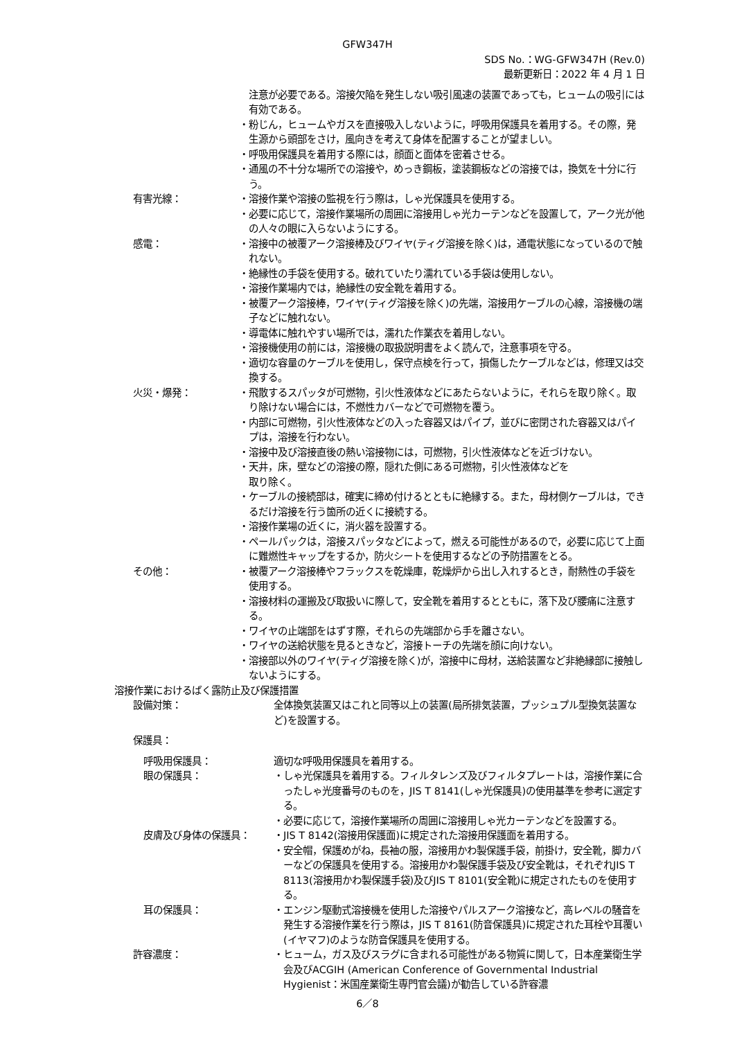GFW347H
SDS No.：WG-GFW347H (Rev.0)
最新更新日：2022 年 4 月 1 日
注意が必要である。溶接欠陥を発生しない吸引風速の装置であっても，ヒュームの吸引には有効である。
・粉じん，ヒュームやガスを直接吸入しないように，呼吸用保護具を着用する。その際，発生源から頭部をさけ，風向きを考えて身体を配置することが望ましい。
・呼吸用保護具を着用する際には，顔面と面体を密着させる。
・通風の不十分な場所での溶接や，めっき鋼板，塗装鋼板などの溶接では，換気を十分に行う。
有害光線： ・溶接作業や溶接の監視を行う際は，しゃ光保護具を使用する。
・必要に応じて，溶接作業場所の周囲に溶接用しゃ光カーテンなどを設置して，アーク光が他の人々の眼に入らないようにする。
感電： ・溶接中の被覆アーク溶接棒及びワイヤ(ティグ溶接を除く)は，通電状態になっているので触れない。
・絶縁性の手袋を使用する。破れていたり濡れている手袋は使用しない。
・溶接作業場内では，絶縁性の安全靴を着用する。
・被覆アーク溶接棒，ワイヤ(ティグ溶接を除く)の先端，溶接用ケーブルの心線，溶接機の端子などに触れない。
・導電体に触れやすい場所では，濡れた作業衣を着用しない。
・溶接機使用の前には，溶接機の取扱説明書をよく読んで，注意事項を守る。
・適切な容量のケーブルを使用し，保守点検を行って，損傷したケーブルなどは，修理又は交換する。
火災・爆発： ・飛散するスパッタが可燃物，引火性液体などにあたらないように，それらを取り除く。取り除けない場合には，不燃性カバーなどで可燃物を覆う。
・内部に可燃物，引火性液体などの入った容器又はパイプ，並びに密閉された容器又はパイプは，溶接を行わない。
・溶接中及び溶接直後の熱い溶接物には，可燃物，引火性液体などを近づけない。
・天井，床，壁などの溶接の際，隠れた側にある可燃物，引火性液体などを
取り除く。
・ケーブルの接続部は，確実に締め付けるとともに絶縁する。また，母材側ケーブルは，できるだけ溶接を行う箇所の近くに接続する。
・溶接作業場の近くに，消火器を設置する。
・ペールパックは，溶接スパッタなどによって，燃える可能性があるので，必要に応じて上面に難燃性キャップをするか，防火シートを使用するなどの予防措置をとる。
その他： ・被覆アーク溶接棒やフラックスを乾燥庫，乾燥炉から出し入れするとき，耐熱性の手袋を使用する。
・溶接材料の運搬及び取扱いに際して，安全靴を着用するとともに，落下及び腰痛に注意する。
・ワイヤの止端部をはずす際，それらの先端部から手を離さない。
・ワイヤの送給状態を見るときなど，溶接トーチの先端を顔に向けない。
・溶接部以外のワイヤ(ティグ溶接を除く)が，溶接中に母材，送給装置など非絶縁部に接触しないようにする。
溶接作業におけるばく露防止及び保護措置
設備対策： 全体換気装置又はこれと同等以上の装置(局所排気装置，プッシュプル型換気装置など)を設置する。
保護具：
呼吸用保護具： 適切な呼吸用保護具を着用する。
眼の保護具： ・しゃ光保護具を着用する。フィルタレンズ及びフィルタプレートは，溶接作業に合ったしゃ光度番号のものを，JIS T 8141(しゃ光保護具)の使用基準を参考に選定する。
・必要に応じて，溶接作業場所の周囲に溶接用しゃ光カーテンなどを設置する。
皮膚及び身体の保護具： ・JIS T 8142(溶接用保護面)に規定された溶接用保護面を着用する。
・安全帽，保護めがね，長袖の服，溶接用かわ製保護手袋，前掛け，安全靴，脚カバーなどの保護具を使用する。溶接用かわ製保護手袋及び安全靴は，それぞれJIS T 8113(溶接用かわ製保護手袋)及びJIS T 8101(安全靴)に規定されたものを使用する。
耳の保護具： ・エンジン駆動式溶接機を使用した溶接やパルスアーク溶接など，高レベルの騒音を発生する溶接作業を行う際は，JIS T 8161(防音保護具)に規定された耳栓や耳覆い(イヤマフ)のような防音保護具を使用する。
許容濃度： ・ヒューム，ガス及びスラグに含まれる可能性がある物質に関して，日本産業衛生学会及びACGIH (American Conference of Governmental Industrial Hygienist：米国産業衛生専門官会議)が勧告している許容濃
6／8